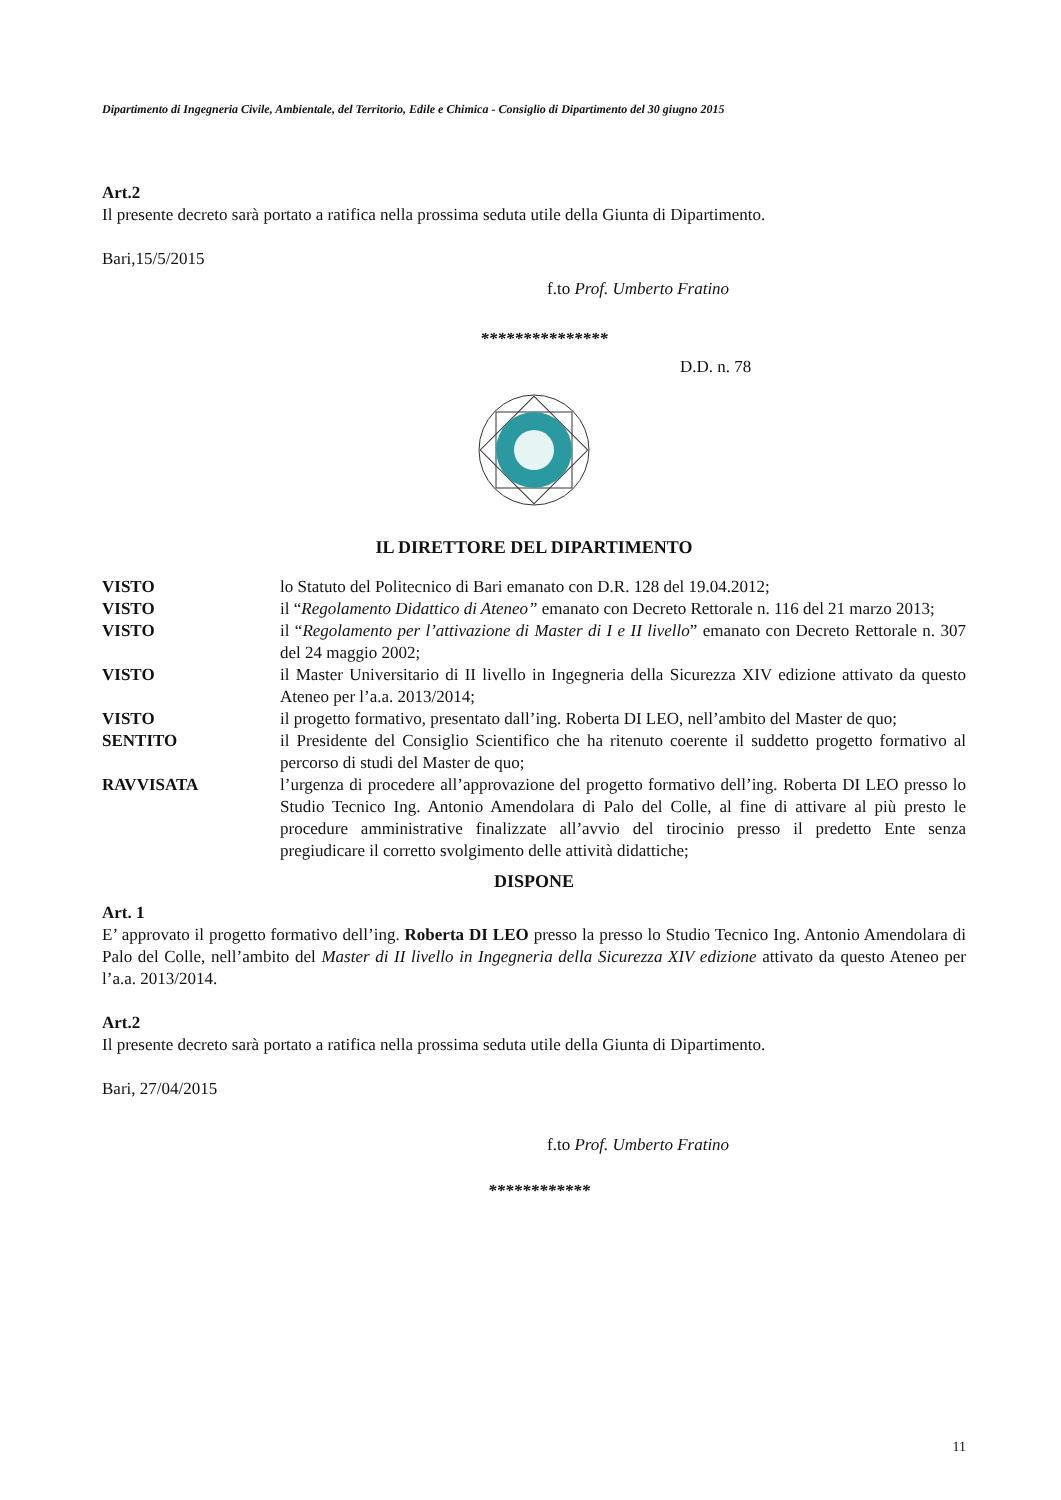Dipartimento di Ingegneria Civile, Ambientale, del Territorio, Edile e Chimica - Consiglio di Dipartimento del 30 giugno 2015
Art.2
Il presente decreto sarà portato a ratifica nella prossima seduta utile della Giunta di Dipartimento.
Bari,15/5/2015
f.to Prof. Umberto Fratino
***************
D.D. n. 78
IL DIRETTORE DEL DIPARTIMENTO
| VISTO | lo Statuto del Politecnico di Bari emanato con D.R. 128 del 19.04.2012; |
| VISTO | il “ Regolamento Didattico di Ateneo” emanato con Decreto Rettorale n. 116 del 21 marzo 2013; |
| VISTO | il “ Regolamento per l’attivazione di Master di I e II livello ” emanato con Decreto Rettorale n. 307 del 24 maggio 2002; |
| VISTO | il Master Universitario di II livello in Ingegneria della Sicurezza XIV edizione attivato da questo Ateneo per l’a.a. 2013/2014; |
| VISTO | il progetto formativo, presentato dall’ing. Roberta DI LEO, nell’ambito del Master de quo; |
| SENTITO | il Presidente del Consiglio Scientifico che ha ritenuto coerente il suddetto progetto formativo al percorso di studi del Master de quo; |
| RAVVISATA | l’urgenza di procedere all’approvazione del progetto formativo dell’ing. Roberta DI LEO presso lo Studio Tecnico Ing. Antonio Amendolara di Palo del Colle, al fine di attivare al più presto le procedure amministrative finalizzate all’avvio del tirocinio presso il predetto Ente senza pregiudicare il corretto svolgimento delle attività didattiche; |
DISPONE
Art. 1
E’ approvato il progetto formativo dell’ing. Roberta DI LEO presso la presso lo Studio Tecnico Ing. Antonio Amendolara di Palo del Colle, nell’ambito del Master di II livello in Ingegneria della Sicurezza XIV edizione attivato da questo Ateneo per l’a.a. 2013/2014.
Art.2
Il presente decreto sarà portato a ratifica nella prossima seduta utile della Giunta di Dipartimento.
Bari, 27/04/2015
f.to Prof. Umberto Fratino
************
11